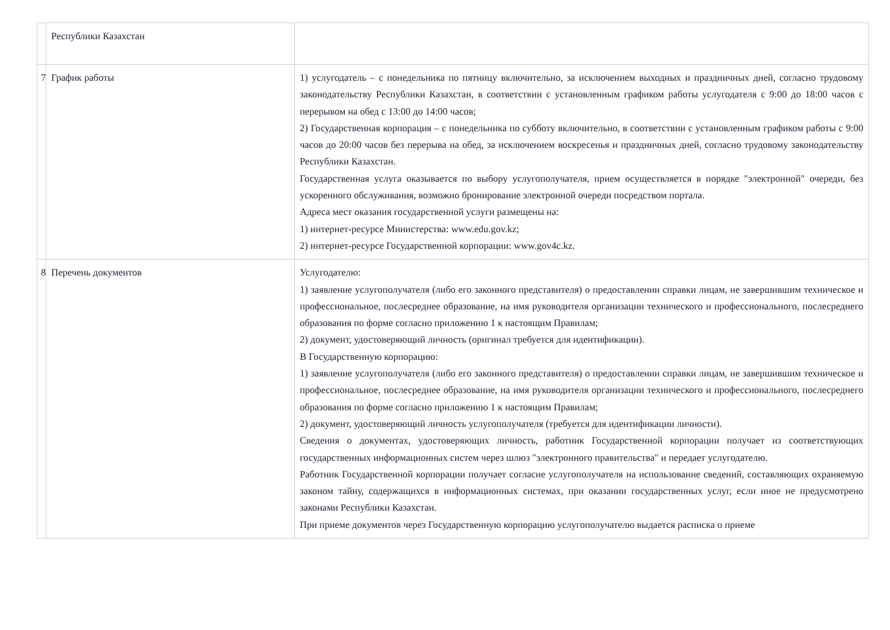| | Республики Казахстан | |
| 7 | График работы | 1) услугодатель – с понедельника по пятницу включительно, за исключением выходных и праздничных дней, согласно трудовому законодательству Республики Казахстан, в соответствии с установленным графиком работы услугодателя с 9:00 до 18:00 часов с перерывом на обед с 13:00 до 14:00 часов; 2) Государственная корпорация – с понедельника по субботу включительно, в соответствии с установленным графиком работы с 9:00 часов до 20:00 часов без перерыва на обед, за исключением воскресенья и праздничных дней, согласно трудовому законодательству Республики Казахстан. Государственная услуга оказывается по выбору услугополучателя, прием осуществляется в порядке "электронной" очереди, без ускоренного обслуживания, возможно бронирование электронной очереди посредством портала. Адреса мест оказания государственной услуги размещены на: 1) интернет-ресурсе Министерства: www.edu.gov.kz; 2) интернет-ресурсе Государственной корпорации: www.gov4c.kz. |
| 8 | Перечень документов | Услугодателю: 1) заявление услугополучателя (либо его законного представителя) о предоставлении справки лицам, не завершившим техническое и профессиональное, послесреднее образование, на имя руководителя организации технического и профессионального, послесреднего образования по форме согласно приложению 1 к настоящим Правилам; 2) документ, удостоверяющий личность (оригинал требуется для идентификации). В Государственную корпорацию: 1) заявление услугополучателя (либо его законного представителя) о предоставлении справки лицам, не завершившим техническое и профессиональное, послесреднее образование, на имя руководителя организации технического и профессионального, послесреднего образования по форме согласно приложению 1 к настоящим Правилам; 2) документ, удостоверяющий личность услугополучателя (требуется для идентификации личности). Сведения о документах, удостоверяющих личность, работник Государственной корпорации получает из соответствующих государственных информационных систем через шлюз "электронного правительства" и передает услугодателю. Работник Государственной корпорации получает согласие услугополучателя на использование сведений, составляющих охраняемую законом тайну, содержащихся в информационных системах, при оказании государственных услуг, если иное не предусмотрено законами Республики Казахстан. При приеме документов через Государственную корпорацию услугополучателю выдается расписка о приеме |